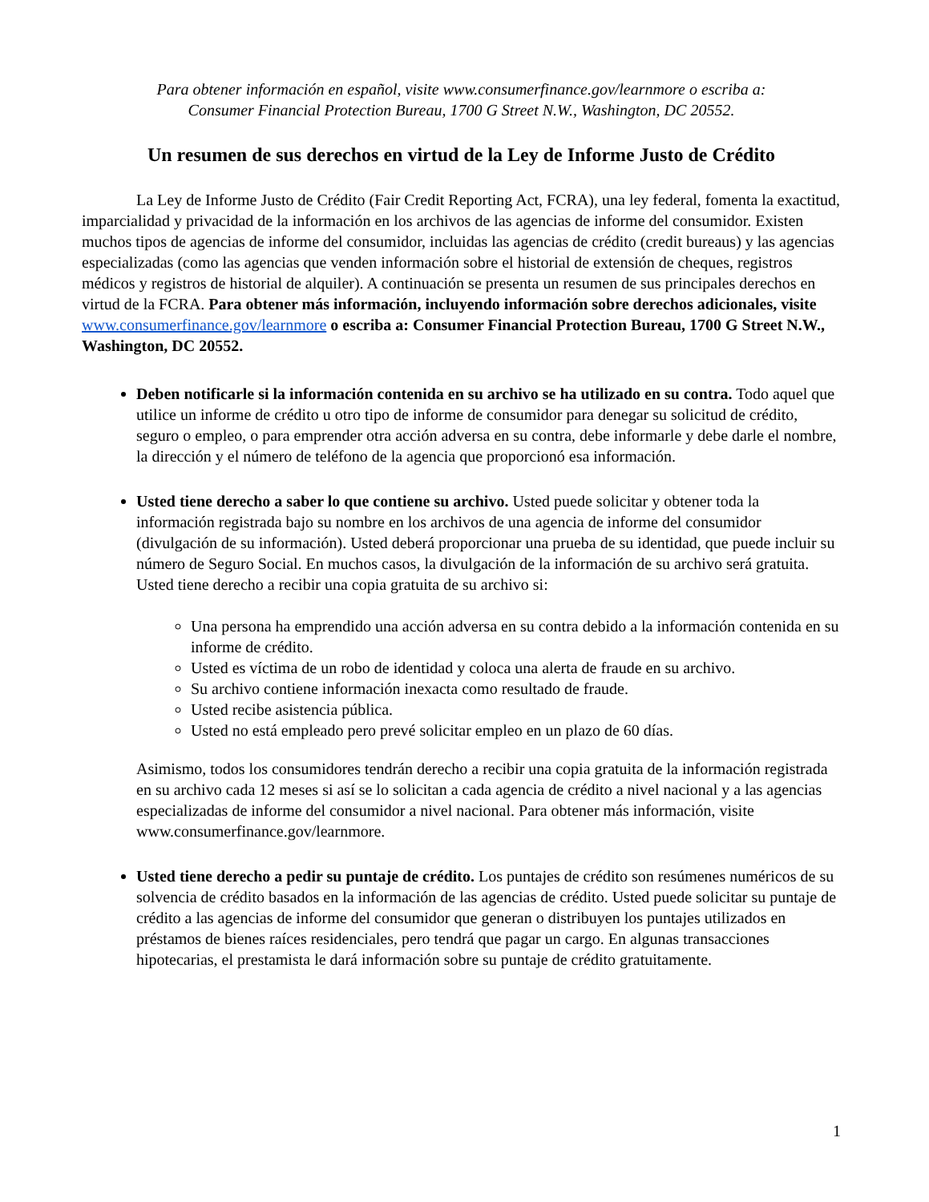Para obtener información en español, visite www.consumerfinance.gov/learnmore o escriba a:
Consumer Financial Protection Bureau, 1700 G Street N.W., Washington, DC 20552.
Un resumen de sus derechos en virtud de la Ley de Informe Justo de Crédito
La Ley de Informe Justo de Crédito (Fair Credit Reporting Act, FCRA), una ley federal, fomenta la exactitud, imparcialidad y privacidad de la información en los archivos de las agencias de informe del consumidor. Existen muchos tipos de agencias de informe del consumidor, incluidas las agencias de crédito (credit bureaus) y las agencias especializadas (como las agencias que venden información sobre el historial de extensión de cheques, registros médicos y registros de historial de alquiler). A continuación se presenta un resumen de sus principales derechos en virtud de la FCRA. Para obtener más información, incluyendo información sobre derechos adicionales, visite www.consumerfinance.gov/learnmore o escriba a: Consumer Financial Protection Bureau, 1700 G Street N.W., Washington, DC 20552.
Deben notificarle si la información contenida en su archivo se ha utilizado en su contra. Todo aquel que utilice un informe de crédito u otro tipo de informe de consumidor para denegar su solicitud de crédito, seguro o empleo, o para emprender otra acción adversa en su contra, debe informarle y debe darle el nombre, la dirección y el número de teléfono de la agencia que proporcionó esa información.
Usted tiene derecho a saber lo que contiene su archivo. Usted puede solicitar y obtener toda la información registrada bajo su nombre en los archivos de una agencia de informe del consumidor (divulgación de su información). Usted deberá proporcionar una prueba de su identidad, que puede incluir su número de Seguro Social. En muchos casos, la divulgación de la información de su archivo será gratuita. Usted tiene derecho a recibir una copia gratuita de su archivo si:
Una persona ha emprendido una acción adversa en su contra debido a la información contenida en su informe de crédito.
Usted es víctima de un robo de identidad y coloca una alerta de fraude en su archivo.
Su archivo contiene información inexacta como resultado de fraude.
Usted recibe asistencia pública.
Usted no está empleado pero prevé solicitar empleo en un plazo de 60 días.
Asimismo, todos los consumidores tendrán derecho a recibir una copia gratuita de la información registrada en su archivo cada 12 meses si así se lo solicitan a cada agencia de crédito a nivel nacional y a las agencias especializadas de informe del consumidor a nivel nacional. Para obtener más información, visite www.consumerfinance.gov/learnmore.
Usted tiene derecho a pedir su puntaje de crédito. Los puntajes de crédito son resúmenes numéricos de su solvencia de crédito basados en la información de las agencias de crédito. Usted puede solicitar su puntaje de crédito a las agencias de informe del consumidor que generan o distribuyen los puntajes utilizados en préstamos de bienes raíces residenciales, pero tendrá que pagar un cargo. En algunas transacciones hipotecarias, el prestamista le dará información sobre su puntaje de crédito gratuitamente.
1